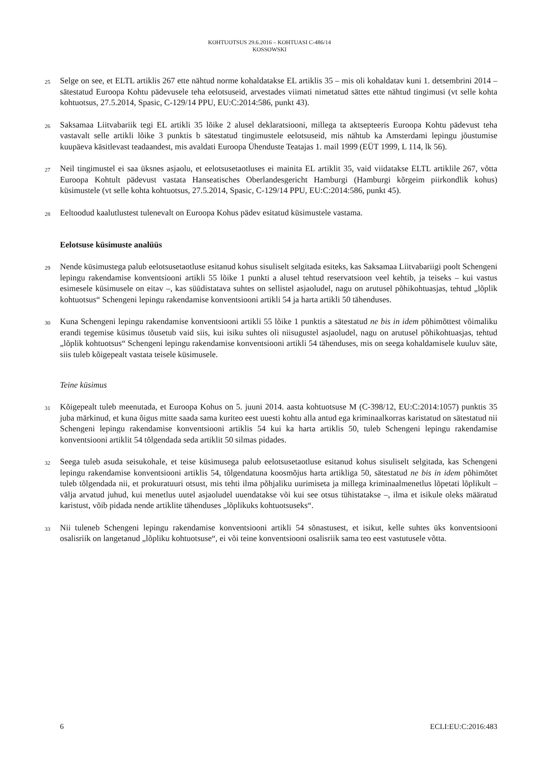KOHTUOTSUS 29.6.2016 – KOHTUASI C-486/14
KOSSOWSKI
25 Selge on see, et ELTL artiklis 267 ette nähtud norme kohaldatakse EL artiklis 35 – mis oli kohaldatav kuni 1. detsembrini 2014 – sätestatud Euroopa Kohtu pädevusele teha eelotsuseid, arvestades viimati nimetatud sättes ette nähtud tingimusi (vt selle kohta kohtuotsus, 27.5.2014, Spasic, C-129/14 PPU, EU:C:2014:586, punkt 43).
26 Saksamaa Liitvabariik tegi EL artikli 35 lõike 2 alusel deklaratsiooni, millega ta aktsepteeris Euroopa Kohtu pädevust teha vastavalt selle artikli lõike 3 punktis b sätestatud tingimustele eelotsuseid, mis nähtub ka Amsterdami lepingu jõustumise kuupäeva käsitlevast teadaandest, mis avaldati Euroopa Ühenduste Teatajas 1. mail 1999 (EÜT 1999, L 114, lk 56).
27 Neil tingimustel ei saa üksnes asjaolu, et eelotsusetaotluses ei mainita EL artiklit 35, vaid viidatakse ELTL artiklile 267, võtta Euroopa Kohtult pädevust vastata Hanseatisches Oberlandesgericht Hamburgi (Hamburgi kõrgeim piirkondlik kohus) küsimustele (vt selle kohta kohtuotsus, 27.5.2014, Spasic, C-129/14 PPU, EU:C:2014:586, punkt 45).
28 Eeltoodud kaalutlustest tulenevalt on Euroopa Kohus pädev esitatud küsimustele vastama.
Eelotsuse küsimuste analüüs
29 Nende küsimustega palub eelotsusetaotluse esitanud kohus sisuliselt selgitada esiteks, kas Saksamaa Liitvabariigi poolt Schengeni lepingu rakendamise konventsiooni artikli 55 lõike 1 punkti a alusel tehtud reservatsioon veel kehtib, ja teiseks – kui vastus esimesele küsimusele on eitav –, kas süüdistatava suhtes on sellistel asjaoludel, nagu on arutusel põhikohtuasjas, tehtud „lõplik kohtuotsus“ Schengeni lepingu rakendamise konventsiooni artikli 54 ja harta artikli 50 tähenduses.
30 Kuna Schengeni lepingu rakendamise konventsiooni artikli 55 lõike 1 punktis a sätestatud ne bis in idem põhimõttest võimaliku erandi tegemise küsimus tõusetub vaid siis, kui isiku suhtes oli niisugustel asjaoludel, nagu on arutusel põhikohtuasjas, tehtud „lõplik kohtuotsus“ Schengeni lepingu rakendamise konventsiooni artikli 54 tähenduses, mis on seega kohaldamisele kuuluv säte, siis tuleb kõigepealt vastata teisele küsimusele.
Teine küsimus
31 Kõigepealt tuleb meenutada, et Euroopa Kohus on 5. juuni 2014. aasta kohtuotsuse M (C-398/12, EU:C:2014:1057) punktis 35 juba märkinud, et kuna õigus mitte saada sama kuriteo eest uuesti kohtu alla antud ega kriminaalkorras karistatud on sätestatud nii Schengeni lepingu rakendamise konventsiooni artiklis 54 kui ka harta artiklis 50, tuleb Schengeni lepingu rakendamise konventsiooni artiklit 54 tõlgendada seda artiklit 50 silmas pidades.
32 Seega tuleb asuda seisukohale, et teise küsimusega palub eelotsusetaotluse esitanud kohus sisuliselt selgitada, kas Schengeni lepingu rakendamise konventsiooni artiklis 54, tõlgendatuna koosmõjus harta artikliga 50, sätestatud ne bis in idem põhimõtet tuleb tõlgendada nii, et prokuratuuri otsust, mis tehti ilma põhjaliku uurimiseta ja millega kriminaalmenetlus lõpetati lõplikult – välja arvatud juhud, kui menetlus uutel asjaoludel uuendatakse või kui see otsus tühistatakse –, ilma et isikule oleks määratud karistust, võib pidada nende artiklite tähenduses „lõplikuks kohtuotsuseks“.
33 Nii tuleneb Schengeni lepingu rakendamise konventsiooni artikli 54 sõnastusest, et isikut, kelle suhtes üks konventsiooni osalisriik on langetanud „lõpliku kohtuotsuse“, ei või teine konventsiooni osalisriik sama teo eest vastutusele võtta.
6 ECLI:EU:C:2016:483